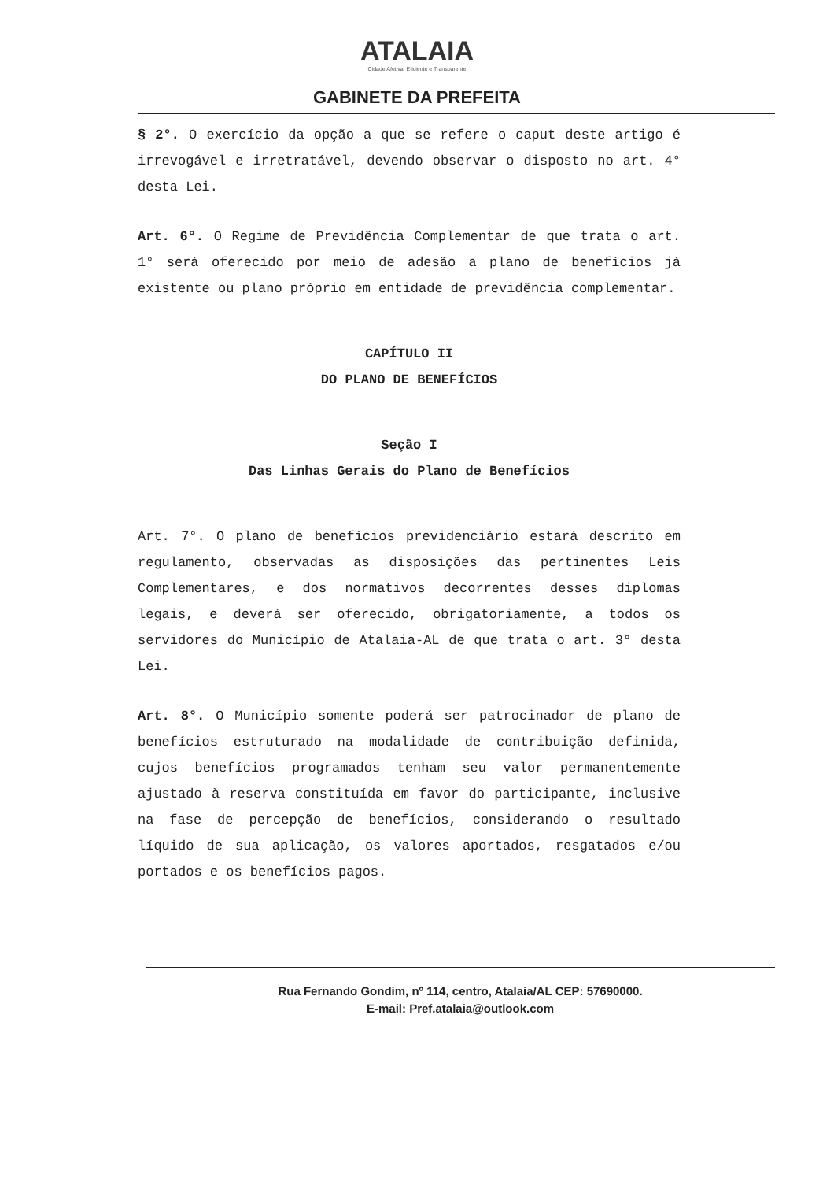ATALAIA
Cidade Afetiva, Eficiente e Transparente
GABINETE DA PREFEITA
§ 2°. O exercício da opção a que se refere o caput deste artigo é irrevogável e irretratável, devendo observar o disposto no art. 4° desta Lei.
Art. 6°. O Regime de Previdência Complementar de que trata o art. 1° será oferecido por meio de adesão a plano de benefícios já existente ou plano próprio em entidade de previdência complementar.
CAPÍTULO II
DO PLANO DE BENEFÍCIOS
Seção I
Das Linhas Gerais do Plano de Benefícios
Art. 7°. O plano de benefícios previdenciário estará descrito em regulamento, observadas as disposições das pertinentes Leis Complementares, e dos normativos decorrentes desses diplomas legais, e deverá ser oferecido, obrigatoriamente, a todos os servidores do Município de Atalaia-AL de que trata o art. 3° desta Lei.
Art. 8°. O Município somente poderá ser patrocinador de plano de benefícios estruturado na modalidade de contribuição definida, cujos benefícios programados tenham seu valor permanentemente ajustado à reserva constituída em favor do participante, inclusive na fase de percepção de benefícios, considerando o resultado líquido de sua aplicação, os valores aportados, resgatados e/ou portados e os benefícios pagos.
Rua Fernando Gondim, nº 114, centro, Atalaia/AL CEP: 57690000.
E-mail: Pref.atalaia@outlook.com